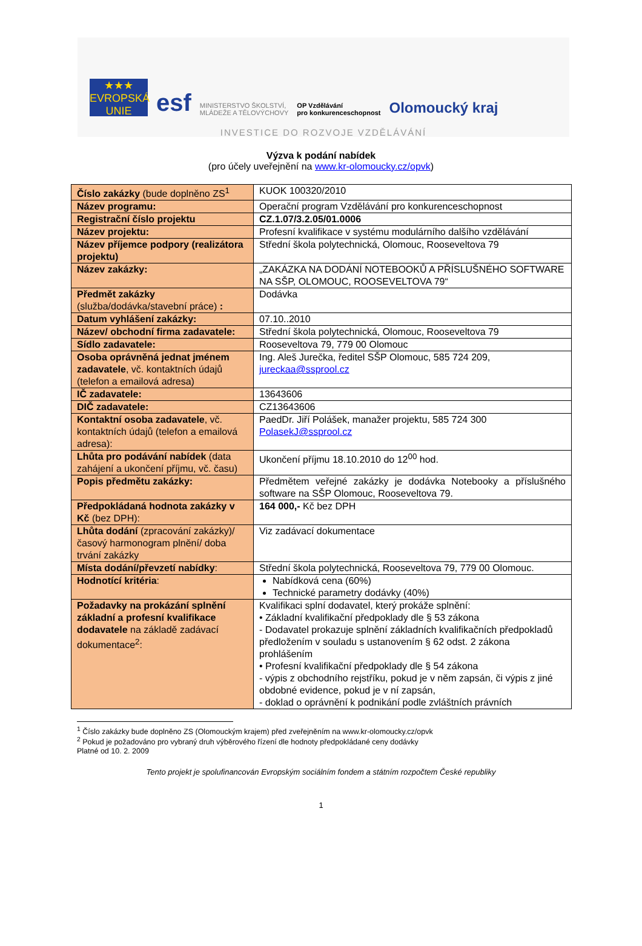★★★
EVROPSKÁ UNIE
esf
MINISTERSTVO ŠKOLSTVÍ,
MLÁDEŽE A TĚLOVÝCHOVY
OP Vzdělávání
pro konkurenceschopnost
Olomoucký kraj
INVESTICE DO ROZVOJE VZDĚLÁVÁNÍ
Výzva k podání nabídek
(pro účely uveřejnění na www.kr-olomoucky.cz/opvk)
| Číslo zakázky (bude doplněno ZS<sup>1</sup> | KUOK 100320/2010 |
| Název programu: | Operační program Vzdělávání pro konkurenceschopnost |
| Registrační číslo projektu | CZ.1.07/3.2.05/01.0006 |
| Název projektu: | Profesní kvalifikace v systému modulárního dalšího vzdělávání |
| Název příjemce podpory (realizátora projektu) | Střední škola polytechnická, Olomouc, Rooseveltova 79 |
| Název zakázky: | „ZAKÁZKA NA DODÁNÍ NOTEBOOKŮ A PŘÍSLUŠNÉHO SOFTWARE NA SŠP, OLOMOUC, ROOSEVELTOVA 79“ |
| Předmět zakázky (služba/dodávka/stavební práce) : | Dodávka |
| Datum vyhlášení zakázky: | 07.10..2010 |
| Název/ obchodní firma zadavatele: | Střední škola polytechnická, Olomouc, Rooseveltova 79 |
| Sídlo zadavatele: | Rooseveltova 79, 779 00 Olomouc |
| Osoba oprávněná jednat jménem zadavatele , vč. kontaktních údajů (telefon a emailová adresa) | Ing. Aleš Jurečka, ředitel SŠP Olomouc, 585 724 209, jureckaa@ssprool.cz |
| IČ zadavatele: | 13643606 |
| DIČ zadavatele: | CZ13643606 |
| Kontaktní osoba zadavatele , vč. kontaktních údajů (telefon a emailová adresa): | PaedDr. Jiří Polášek, manažer projektu, 585 724 300 PolasekJ@ssprool.cz |
| Lhůta pro podávání nabídek (data zahájení a ukončení příjmu, vč. času) | Ukončení příjmu 18.10.2010 do 12<sup>00</sup> hod. |
| Popis předmětu zakázky: | Předmětem veřejné zakázky je dodávka Notebooky a příslušného software na SŠP Olomouc, Rooseveltova 79. |
| Předpokládaná hodnota zakázky v Kč (bez DPH): | 164 000,- Kč bez DPH |
| Lhůta dodání (zpracování zakázky)/ časový harmonogram plnění/ doba trvání zakázky | Viz zadávací dokumentace |
| Místa dodání/převzetí nabídky : | Střední škola polytechnická, Rooseveltova 79, 779 00 Olomouc. |
| Hodnotící kritéria : | Nabídková cena (60%) Technické parametry dodávky (40%) |
| Požadavky na prokázání splnění základní a profesní kvalifikace dodavatele na základě zadávací dokumentace<sup>2</sup>: | Kvalifikaci splní dodavatel, který prokáže splnění: • Základní kvalifikační předpoklady dle § 53 zákona - Dodavatel prokazuje splnění základních kvalifikačních předpokladů předložením v souladu s ustanovením § 62 odst. 2 zákona prohlášením • Profesní kvalifikační předpoklady dle § 54 zákona - výpis z obchodního rejstříku, pokud je v něm zapsán, či výpis z jiné obdobné evidence, pokud je v ní zapsán, - doklad o oprávnění k podnikání podle zvláštních právních |
<sup>1</sup> Číslo zakázky bude doplněno ZS (Olomouckým krajem) před zveřejněním na www.kr-olomoucky.cz/opvk
<sup>2</sup> Pokud je požadováno pro vybraný druh výběrového řízení dle hodnoty předpokládané ceny dodávky
Platné od 10. 2. 2009
Tento projekt je spolufinancován Evropským sociálním fondem a státním rozpočtem České republiky
1